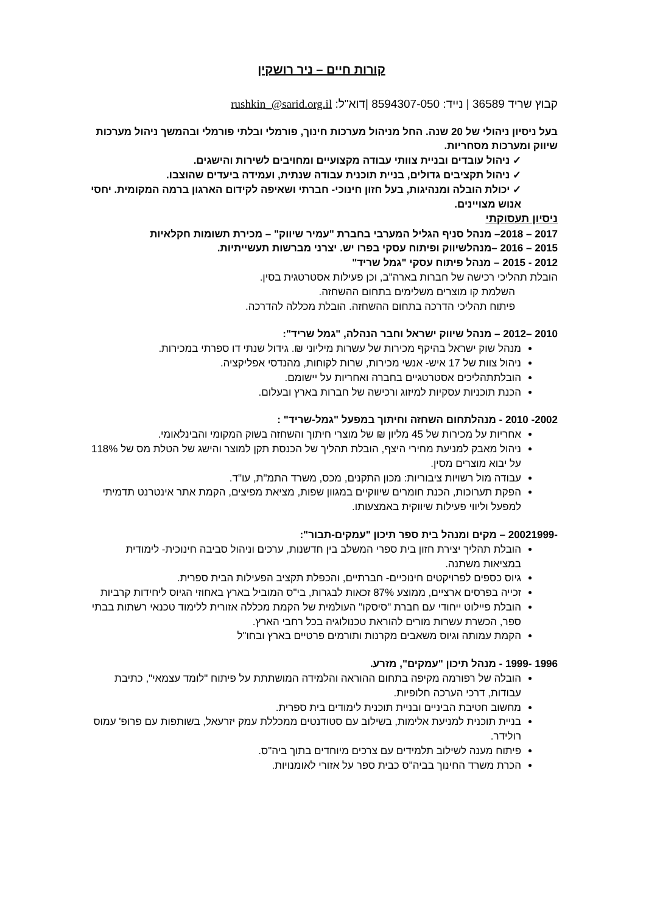קורות חיים – ניר רושקין
קבוץ שריד 36589 | נייד: 8594307-050 |דוא"ל: rushkin_@sarid.org.il
בעל ניסיון ניהולי של 20 שנה. החל מניהול מערכות חינוך, פורמלי ובלתי פורמלי ובהמשך ניהול מערכות שיווק ומערכות מסחריות.
✓ ניהול עובדים ובניית צוותי עבודה מקצועיים ומחויבים לשירות והישגים.
✓ ניהול תקציבים גדולים, בניית תוכנית עבודה שנתית, ועמידה ביעדים שהוצבו.
✓ יכולת הובלה ומנהיגות, בעל חזון חינוכי- חברתי ושאיפה לקידום הארגון ברמה המקומית. יחסי אנוש מצויינים.
ניסיון תעסוקתי
2017 – 2018– מנהל סניף הגליל המערבי בחברת "עמיר שיווק" – מכירת תשומות חקלאיות
2015 – 2016 –מנהלשיווק ופיתוח עסקי בפרו יש. יצרני מברשות תעשייתיות.
2012 - 2015 – מנהל פיתוח עסקי "גמל שריד"
הובלת תהליכי רכישה של חברות בארה"ב, וכן פעילות אסטרטגית בסין.
השלמת קו מוצרים משלימים בתחום ההשחזה.
פיתוח תהליכי הדרכה בתחום ההשחזה. הובלת מכללה להדרכה.
2010 –2012 – מנהל שיווק ישראל וחבר הנהלה, "גמל שריד":
מנהל שוק ישראל בהיקף מכירות של עשרות מיליוני ₪. גידול שנתי דו ספרתי במכירות.
ניהול צוות של 17 איש- אנשי מכירות, שרות לקוחות, מהנדסי אפליקציה.
הובלתתהליכים אסטרטגיים בחברה ואחריות על יישומם.
הכנת תוכניות עסקיות למיזוג ורכישה של חברות בארץ ובעלום.
2002- 2010 - מנהלתחום השחזה וחיתוך במפעל "גמל-שריד" :
אחריות על מכירות של 45 מליון ₪ של מוצרי חיתוך והשחזה בשוק המקומי והבינלאומי.
ניהול מאבק למניעת מחירי היצף, הובלת תהליך של הכנסת תקן למוצר והישג של הטלת מס של 118% על יבוא מוצרים מסין.
עבודה מול רשויות ציבוריות: מכון התקנים, מכס, משרד התמ"ת, עו"ד.
הפקת תערוכות, הכנת חומרים שיווקיים במגוון שפות, מציאת מפיצים, הקמת אתר אינטרנט תדמיתי למפעל וליווי פעילות שיווקית באמצעותו.
-20021999 – מקים ומנהל בית ספר תיכון "עמקים-תבור":
הובלת תהליך יצירת חזון בית ספרי המשלב בין חדשנות, ערכים וניהול סביבה חינוכית- לימודית במציאות משתנה.
גיוס כספים לפרויקטים חינוכיים- חברתיים, והכפלת תקציב הפעילות הבית ספרית.
זכייה בפרסים ארציים, ממוצע 87% זכאות לבגרות, בי"ס המוביל בארץ באחוזי הגיוס ליחידות קרביות
הובלת פיילוט ייחודי עם חברת "סיסקו" העולמית של הקמת מכללה אזורית ללימוד טכנאי רשתות בבתי ספר, הכשרת עשרות מורים להוראת טכנולוגיה בכל רחבי הארץ.
הקמת עמותה וגיוס משאבים מקרנות ותורמים פרטיים בארץ ובחו"ל
1996 -1999 - מנהל תיכון "עמקים", מזרע.
הובלה של רפורמה מקיפה בתחום ההוראה והלמידה המושתתת על פיתוח "לומד עצמאי", כתיבת עבודות, דרכי הערכה חלופיות.
מחשוב חטיבת הביניים ובניית תוכנית לימודים בית ספרית.
בניית תוכנית למניעת אלימות, בשילוב עם סטודנטים ממכללת עמק יזרעאל, בשותפות עם פרופ' עמוס רולידר.
פיתוח מענה לשילוב תלמידים עם צרכים מיוחדים בתוך ביה"ס.
הכרת משרד החינוך בביה"ס כבית ספר על אזורי לאומנויות.